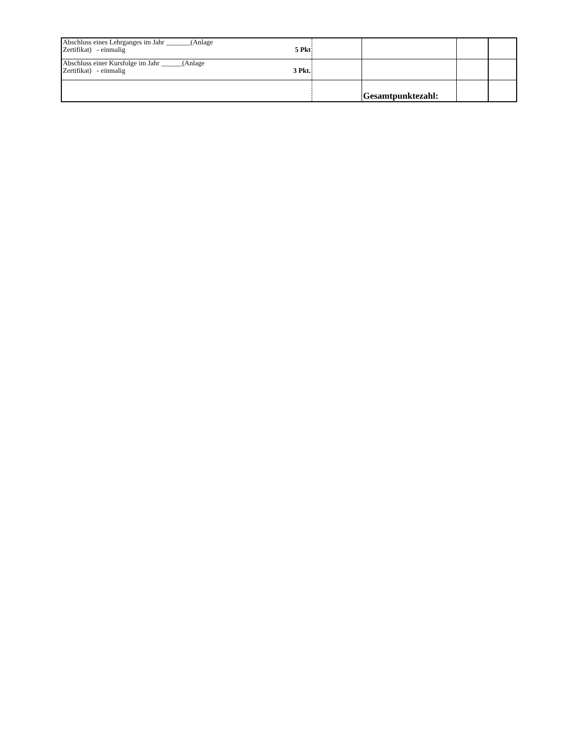| Abschluss eines Lehrganges im Jahr _______(Anlage Zertifikat) - einmalig 5 Pkt | | | | |
| Abschluss einer Kursfolge im Jahr ______(Anlage Zertifikat) - einmalig 3 Pkt. | | | | |
| | | Gesamtpunktezahl: | | |